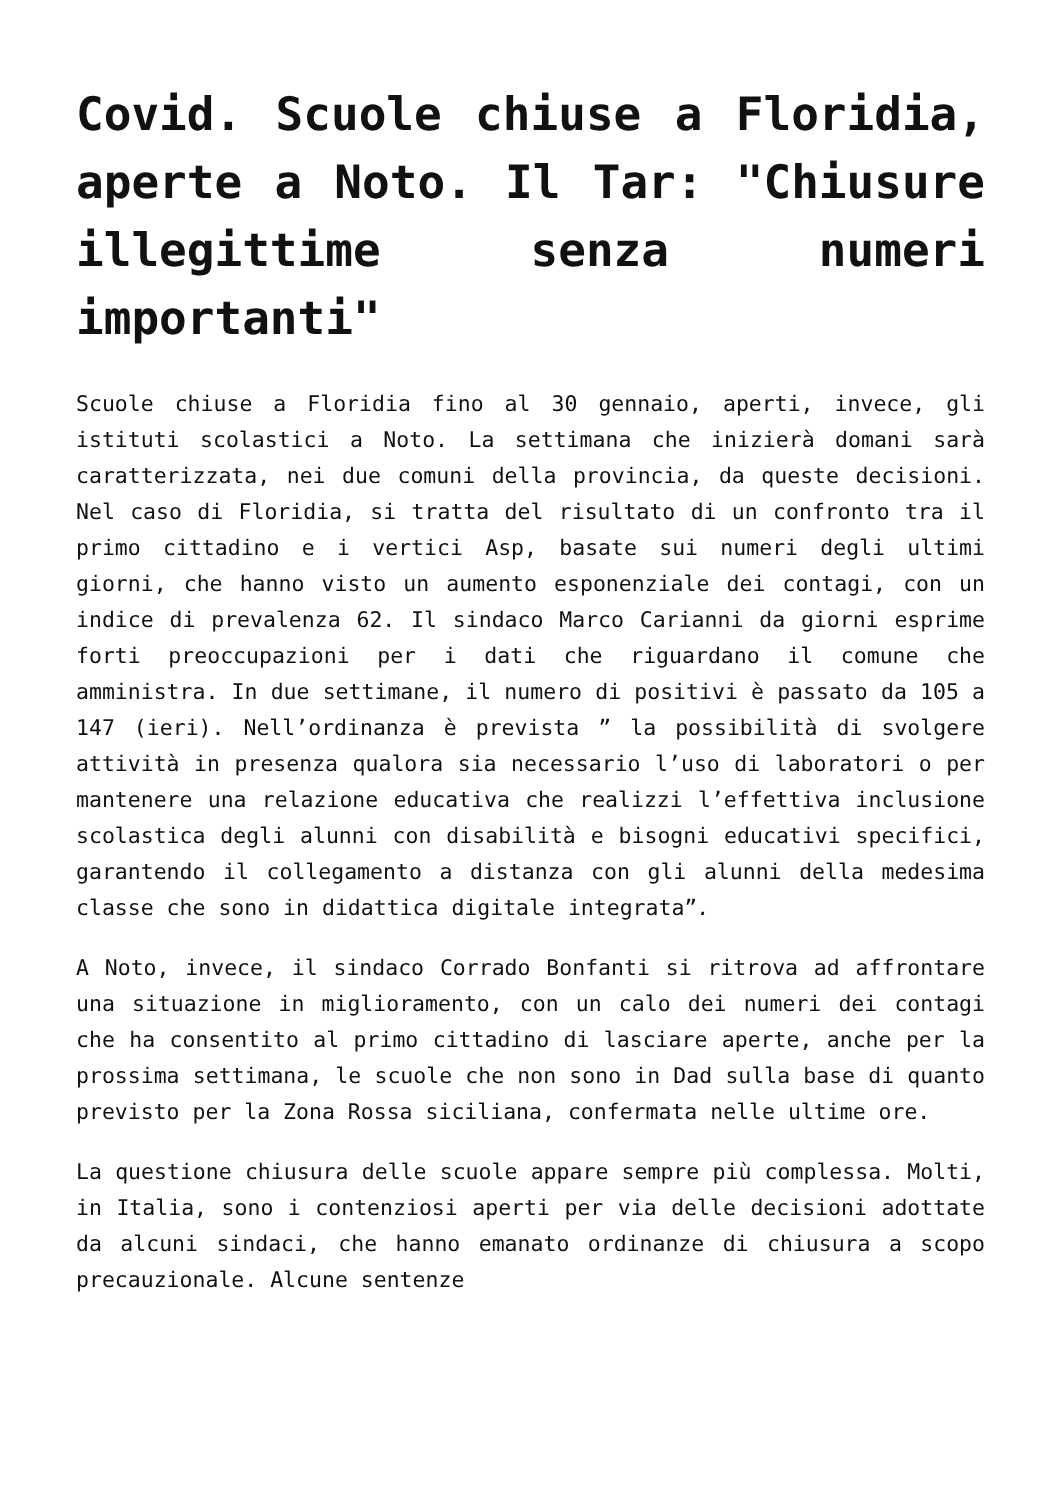Covid. Scuole chiuse a Floridia, aperte a Noto. Il Tar: "Chiusure illegittime senza numeri importanti"
Scuole chiuse a Floridia fino al 30 gennaio, aperti, invece, gli istituti scolastici a Noto. La settimana che inizierà domani sarà caratterizzata, nei due comuni della provincia, da queste decisioni. Nel caso di Floridia, si tratta del risultato di un confronto tra il primo cittadino e i vertici Asp, basate sui numeri degli ultimi giorni, che hanno visto un aumento esponenziale dei contagi, con un indice di prevalenza 62. Il sindaco Marco Carianni da giorni esprime forti preoccupazioni per i dati che riguardano il comune che amministra. In due settimane, il numero di positivi è passato da 105 a 147 (ieri). Nell’ordinanza è prevista ” la possibilità di svolgere attività in presenza qualora sia necessario l’uso di laboratori o per mantenere una relazione educativa che realizzi l’effettiva inclusione scolastica degli alunni con disabilità e bisogni educativi specifici, garantendo il collegamento a distanza con gli alunni della medesima classe che sono in didattica digitale integrata”.
A Noto, invece, il sindaco Corrado Bonfanti si ritrova ad affrontare una situazione in miglioramento, con un calo dei numeri dei contagi che ha consentito al primo cittadino di lasciare aperte, anche per la prossima settimana, le scuole che non sono in Dad sulla base di quanto previsto per la Zona Rossa siciliana, confermata nelle ultime ore.
La questione chiusura delle scuole appare sempre più complessa. Molti, in Italia, sono i contenziosi aperti per via delle decisioni adottate da alcuni sindaci, che hanno emanato ordinanze di chiusura a scopo precauzionale. Alcune sentenze